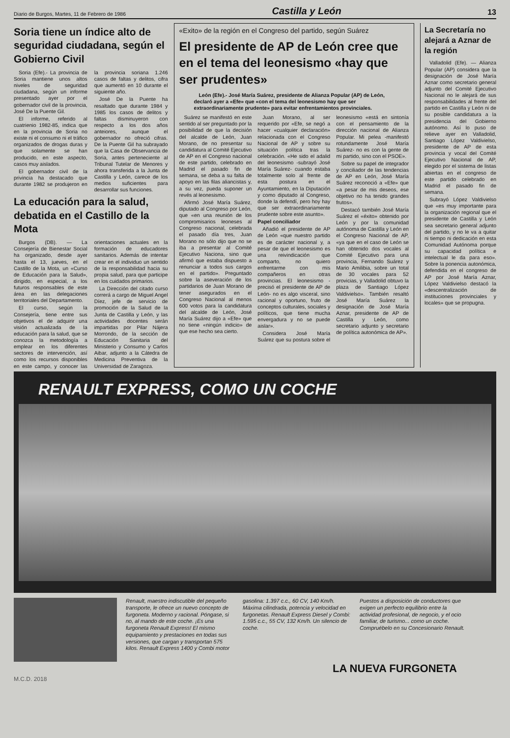Diario de Burgos, Martes, 11 de Febrero de 1986 Castilla y León 13
Soria tiene un índice alto de seguridad ciudadana, según el Gobierno Civil
Soria (Efe).- La provincia de Soria mantiene unos altos niveles de seguridad ciudadana, según un informe presentado ayer por el gobernador civil de la provincia, José De la Puente Gil.
El informe, referido al cuatrienio 1982-85, indica que en la provincia de Soria no existe ni el consumo ni el tráfico organizados de drogas duras y que solamente se han producido, en este aspecto, casos muy aislados.
El gobernador civil de la privincia ha destacado que durante 1982 se produjeron en la provincia soriana 1.246 casos de faltas y delitos, cifra que aumentó en 10 durante el siguiente año.
José De la Puente ha resaltado que durante 1984 y 1985 los casos de delitos y faltas disminuyeron con respecto a los dos años anteiores, aunque el gobernador no ofreció cifras. De la Puente Gil ha subrayado que la Casa de Observancia de Soria, antes perteneciente al Tribunal Tutelar de Menores y ahora transferida a la Junta de Castilla y León, carece de los medios suficientes para desarrollar sus funciones.
La educación para la salud, debatida en el Castillo de la Mota
Burgos (DB). — La Consejería de Bienestar Social ha organizado, desde ayer hasta el 13, jueves, en el Castillo de la Mota, un «Curso de Educación para la Salud», dirigido, en especial, a los futuros responsables de este área en las delegaciones territoriales del Departamento.
El curso, según la Consejería, tiene entre sus objetivos el de adquirir una visión actualizada de la educación para la salud, que se conozca la metodología a emplear en los diferentes sectores de intervención, así como los recursos disponibles en este campo, y conocer las orientaciones actuales en la formación de educadores sanitarios. Además de intentar crear en el individuo un sentido de la responsabilidad hacia su propia salud, para que participe en los cuidados primarios.
La Dirección del citado curso correrá a cargo de Miguel Angel Díez, jefe de servicio de promoción de la Salud de la Junta de Castilla y León, y las actividades docentes serán impartidas por Pilar Nájera Morrondo, de la sección de Educación Sanitaria del Ministerio y Consumo y Carlos Aibar, adjunto a la Cátedra de Medicina Preventiva de la Universidad de Zaragoza.
«Exito» de la región en el Congreso del partido, según Suárez
El presidente de AP de León cree que en el tema del leonesismo «hay que ser prudentes»
León (Efe).- José María Suárez, presidente de Alianza Popular (AP) de León, declaró ayer a «Efe» que «con el tema del leonesismo hay que ser extraordinariamente prudente» para evitar enfrentamientos provinciales.
Suárez se manifestó en este sentido al ser preguntado por la posibilidad de que la decisión del alcalde de León, Juan Morano, de no presentar su candidatura al Comité Ejecutivo de AP en el Congreso nacional de este partido, celebrado en Madrid el pasado fin de semana, se deba a su falta de apoyo en las filas aliancistas y, a su vez, pueda suponer un revés al leonesismo.
Afirmó José María Suárez, diputado al Congreso por León, que «en una reunión de los compromisarios leoneses al Congreso nacional, celebrada el pasado día tres, Juan Morano no sólo dijo que no se iba a presentar al Comité Ejecutivo Naciona, sino que afirmó que estaba dispuesto a renunciar a todos sus cargos en el partido». Preguntado sobre la aseveración de los partidarios de Juan Morano de tener asegurados en el Congreso Nacional al menos 600 votos para la candidatura del alcalde de León, José María Suárez dijo a «Efe» que no tiene «ningún indicio» de que ese hecho sea cierto.
Juan Morano, al ser requerido por «Efe, se negó a hacer «cualquier declaración» relacionada con el Congreso Nacional de AP y sobre su situación política tras la celebración. «He sido el adalid del leonesismo -subrayó José María Suárez- cuando estaba totalmente solo al frente de esta postura en el Ayuntamiento, en la Diputación y como diputado al Congreso, donde la defendí, pero hoy hay que ser extraordinariamente prudente sobre este asunto».
Papel conciliador
Añadió el presidente de AP de León «que nuestro partido es de carácter nacional y, a pesar de que el leonesismo es una reivindicación que comparto, no quiero enfrentarme con mis compañeros en otras provincias. El leonesismo -precisó el presidente de AP de León- no es algo visceral, sino racional y oportuno, fruto de conceptos culturales, sociales y políticos, que tiene mucha envergadura y no se puede aislar».
Considera José María Suárez que su postura sobre el leonesismo «está en sintonía con el pensamiento de la dirección nacional de Alianza Popular. Mi pelea -manifestó rotundamente José María Suárez- no es con la gente de mi partido, sino con el PSOE».
Sobre su papel de integrador y conciliador de las tendencias de AP en León, José María Suárez reconoció a «Efe» que «a pesar de mis deseos, ese objetivo no ha tenido grandes frutos».
Destacó también José María Suárez el «éxito» obtenido por León y por la comunidad autónoma de Castilla y León en el Congreso Nacional de AP, «ya que en el caso de León se han obtenido dos vocales al Comité Ejecutivo para una provincia, Fernando Suárez y Mario Amilibia, sobre un total de 30 vocales para 52 provicias, y Valladolid obtuvo la plaza de Santiago López Valdivielso». También resaltó José María Suárez la designación de José María Aznar, presidente de AP de Castilla y León, como secretario adjunto y secretario de política autonómica de AP».
La Secretaría no alejará a Aznar de la región
Valladolid (Efe). — Alianza Popular (AP) considera que la designación de José María Aznar como secretario general adjunto del Comité Ejecutivo Nacional no le alejará de sus responsabilidades al frente del partido en Castilla y León ni de su posible candidatura a la presidencia del Gobierno autónomo. Así lo puso de relieve ayer en Valladolid, Santiago López Valdivielso, presidente de AP de esta provincia y vocal del Comité Ejecutivo Nacional de AP, elegido por el sistema de listas abiertas en el congreso de este partido celebrado en Madrid el pasado fin de semana.
Subrayó López Valdivielso que «es muy importante para la organización regional que el presidente de Castilla y León sea secretario general adjunto del partido, y no le va a quitar ni tiempo ni dedicación en esta Comunidad Autónoma porque su capacidad política e intelectual le da para eso». Sobre la ponencia autonómica, defendida en el congreso de AP por José María Aznar, López Valdivielso destacó la «descentralización de instituciones provinciales y locales» que se propugna.
RENAULT EXPRESS, COMO UN COCHE
Renault, maestro indiscutible del pequeño transporte, le ofrece un nuevo concepto de furgoneta. Moderno y racional. Póngase, si no, al mando de este coche. ¡Es una furgoneta Renault Express! El mismo equipamiento y prestaciones en todas sus versiones, que cargan y transportan 575 kilos. Renault Express 1400 y Combi motor
gasolina: 1.397 c.c., 60 CV, 140 Km/h. Máxima cilindrada, potencia y velocidad en furgonetas. Renault Express Diesel y Combi: 1.595 c.c., 55 CV, 132 Km/h. Un silencio de coche.
Puestos a disposición de conductores que exigen un perfecto equilibrio entre la actividad profesional, de negocio, y el ocio familiar, de turismo... como un coche. Compruébelo en su Concesionario Renault.
LA NUEVA FURGONETA
M.C.D. 2018